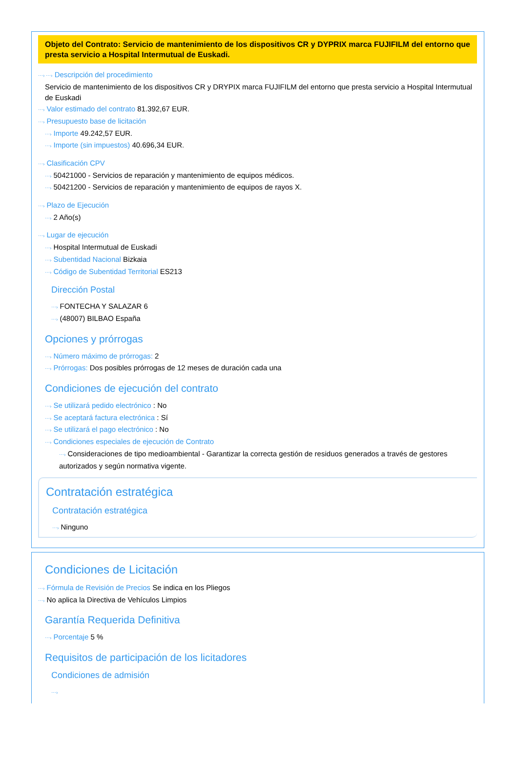Objeto del Contrato: Servicio de mantenimiento de los dispositivos CR y DYPRIX marca FUJIFILM del entorno que presta servicio a Hospital Intermutual de Euskadi.
⋯› ⋯› Descripción del procedimiento
Servicio de mantenimiento de los dispositivos CR y DRYPIX marca FUJIFILM del entorno que presta servicio a Hospital Intermutual de Euskadi
⋯› Valor estimado del contrato 81.392,67 EUR.
⋯› Presupuesto base de licitación
⋯› Importe 49.242,57 EUR.
⋯› Importe (sin impuestos) 40.696,34 EUR.
⋯› Clasificación CPV
⋯› 50421000 - Servicios de reparación y mantenimiento de equipos médicos.
⋯› 50421200 - Servicios de reparación y mantenimiento de equipos de rayos X.
⋯› Plazo de Ejecución
⋯› 2 Año(s)
⋯› Lugar de ejecución
⋯› Hospital Intermutual de Euskadi
⋯› Subentidad Nacional Bizkaia
⋯› Código de Subentidad Territorial ES213
Dirección Postal
⋯› FONTECHA Y SALAZAR 6
⋯› (48007) BILBAO España
Opciones y prórrogas
⋯› Número máximo de prórrogas: 2
⋯› Prórrogas: Dos posibles prórrogas de 12 meses de duración cada una
Condiciones de ejecución del contrato
⋯› Se utilizará pedido electrónico : No
⋯› Se aceptará factura electrónica : Sí
⋯› Se utilizará el pago electrónico : No
⋯› Condiciones especiales de ejecución de Contrato
⋯› Consideraciones de tipo medioambiental - Garantizar la correcta gestión de residuos generados a través de gestores autorizados y según normativa vigente.
Contratación estratégica
Contratación estratégica
⋯› Ninguno
Condiciones de Licitación
⋯› Fórmula de Revisión de Precios Se indica en los Pliegos
⋯› No aplica la Directiva de Vehículos Limpios
Garantía Requerida Definitiva
⋯› Porcentaje 5 %
Requisitos de participación de los licitadores
Condiciones de admisión
⋯›